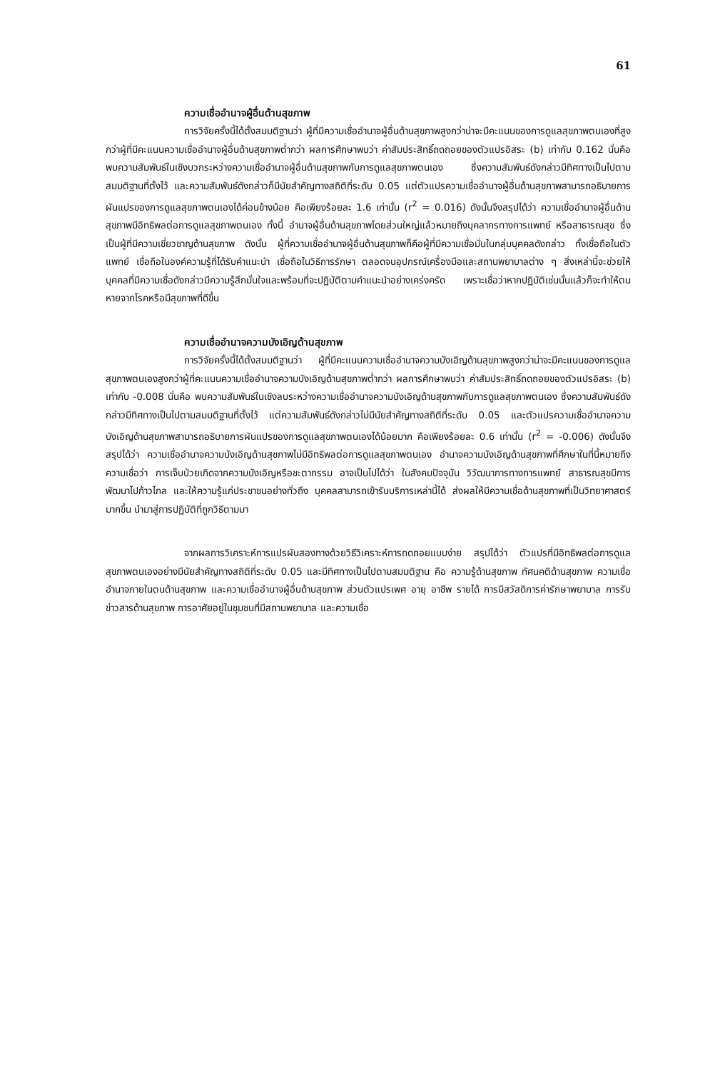61
ความเชื่ออำนาจผู้อื่นด้านสุขภาพ
การวิจัยครั้งนี้ได้ตั้งสมมติฐานว่า ผู้ที่มีความเชื่ออำนาจผู้อื่นด้านสุขภาพสูงกว่าน่าจะมีคะแนนของการดูแลสุขภาพตนเองที่สูงกว่าผู้ที่มีคะแนนความเชื่ออำนาจผู้อื่นด้านสุขภาพต่ำกว่า ผลการศึกษาพบว่า ค่าสัมประสิทธิ์ถดถอยของตัวแปรอิสระ (b) เท่ากับ 0.162 นั่นคือ พบความสัมพันธ์ในเชิงบวกระหว่างความเชื่ออำนาจผู้อื่นด้านสุขภาพกับการดูแลสุขภาพตนเอง ซึ่งความสัมพันธ์ดังกล่าวมีทิศทางเป็นไปตามสมมติฐานที่ตั้งไว้ และความสัมพันธ์ดังกล่าวก็มีนัยสำคัญทางสถิติที่ระดับ 0.05 แต่ตัวแปรความเชื่ออำนาจผู้อื่นด้านสุขภาพสามารถอธิบายการผันแปรของการดูแลสุขภาพตนเองได้ค่อนข้างน้อย คือเพียงร้อยละ 1.6 เท่านั้น (r<sup>2</sup> = 0.016) ดังนั้นจึงสรุปได้ว่า ความเชื่ออำนาจผู้อื่นด้านสุขภาพมีอิทธิพลต่อการดูแลสุขภาพตนเอง ทั้งนี้ อำนาจผู้อื่นด้านสุขภาพโดยส่วนใหญ่แล้วหมายถึงบุคลากรทางการแพทย์ หรือสาธารณสุข ซึ่งเป็นผู้ที่มีความเชี่ยวชาญด้านสุขภาพ ดังนั้น ผู้ที่ความเชื่ออำนาจผู้อื่นด้านสุขภาพก็คือผู้ที่มีความเชื่อมั่นในกลุ่มบุคคลดังกล่าว ทั้งเชื่อถือในตัวแพทย์ เชื่อถือในองค์ความรู้ที่ได้รับคำแนะนำ เชื่อถือในวิธีการรักษา ตลอดจนอุปกรณ์เครื่องมือและสถานพยาบาลต่าง ๆ สิ่งเหล่านี้จะช่วยให้บุคคลที่มีความเชื่อดังกล่าวมีความรู้สึกมั่นใจและพร้อมที่จะปฏิบัติตามคำแนะนำอย่างเคร่งครัด เพราะเชื่อว่าหากปฏิบัติเช่นนั้นแล้วก็จะทำให้ตนหายจากโรคหรือมีสุขภาพที่ดีขึ้น
ความเชื่ออำนาจความบังเอิญด้านสุขภาพ
การวิจัยครั้งนี้ได้ตั้งสมมติฐานว่า ผู้ที่มีคะแนนความเชื่ออำนาจความบังเอิญด้านสุขภาพสูงกว่าน่าจะมีคะแนนของการดูแลสุขภาพตนเองสูงกว่าผู้ที่คะแนนความเชื่ออำนาจความบังเอิญด้านสุขภาพต่ำกว่า ผลการศึกษาพบว่า ค่าสัมประสิทธิ์ถดถอยของตัวแปรอิสระ (b) เท่ากับ -0.008 นั่นคือ พบความสัมพันธ์ในเชิงลบระหว่างความเชื่ออำนาจความบังเอิญด้านสุขภาพกับการดูแลสุขภาพตนเอง ซึ่งความสัมพันธ์ดังกล่าวมีทิศทางเป็นไปตามสมมติฐานที่ตั้งไว้ แต่ความสัมพันธ์ดังกล่าวไม่มีนัยสำคัญทางสถิติที่ระดับ 0.05 และตัวแปรความเชื่ออำนาจความบังเอิญด้านสุขภาพสามารถอธิบายการผันแปรของการดูแลสุขภาพตนเองได้น้อยมาก คือเพียงร้อยละ 0.6 เท่านั้น (r<sup>2</sup> = -0.006) ดังนั้นจึงสรุปได้ว่า ความเชื่ออำนาจความบังเอิญด้านสุขภาพไม่มีอิทธิพลต่อการดูแลสุขภาพตนเอง อำนาจความบังเอิญด้านสุขภาพที่ศึกษาในที่นี้หมายถึง ความเชื่อว่า การเจ็บป่วยเกิดจากความบังเอิญหรือชะตากรรม อาจเป็นไปได้ว่า ในสังคมปัจจุบัน วิวัฒนาการทางการแพทย์ สาธารณสุขมีการพัฒนาไปก้าวไกล และให้ความรู้แก่ประชาชนอย่างทั่วถึง บุคคลสามารถเข้ารับบริการเหล่านี้ได้ ส่งผลให้มีความเชื่อด้านสุขภาพที่เป็นวิทยาศาสตร์มากขึ้น นำมาสู่การปฏิบัติที่ถูกวิธีตามมา
จากผลการวิเคราะห์การแปรผันสองทางด้วยวิธีวิเคราะห์การถดถอยแบบง่าย สรุปได้ว่า ตัวแปรที่มีอิทธิพลต่อการดูแลสุขภาพตนเองอย่างมีนัยสำคัญทางสถิติที่ระดับ 0.05 และมีทิศทางเป็นไปตามสมมติฐาน คือ ความรู้ด้านสุขภาพ ทัศนคติด้านสุขภาพ ความเชื่ออำนาจภายในตนด้านสุขภาพ และความเชื่ออำนาจผู้อื่นด้านสุขภาพ ส่วนตัวแปรเพศ อายุ อาชีพ รายได้ การมีสวัสดิการค่ารักษาพยาบาล การรับข่าวสารด้านสุขภาพ การอาศัยอยู่ในชุมชนที่มีสถานพยาบาล และความเชื่อ